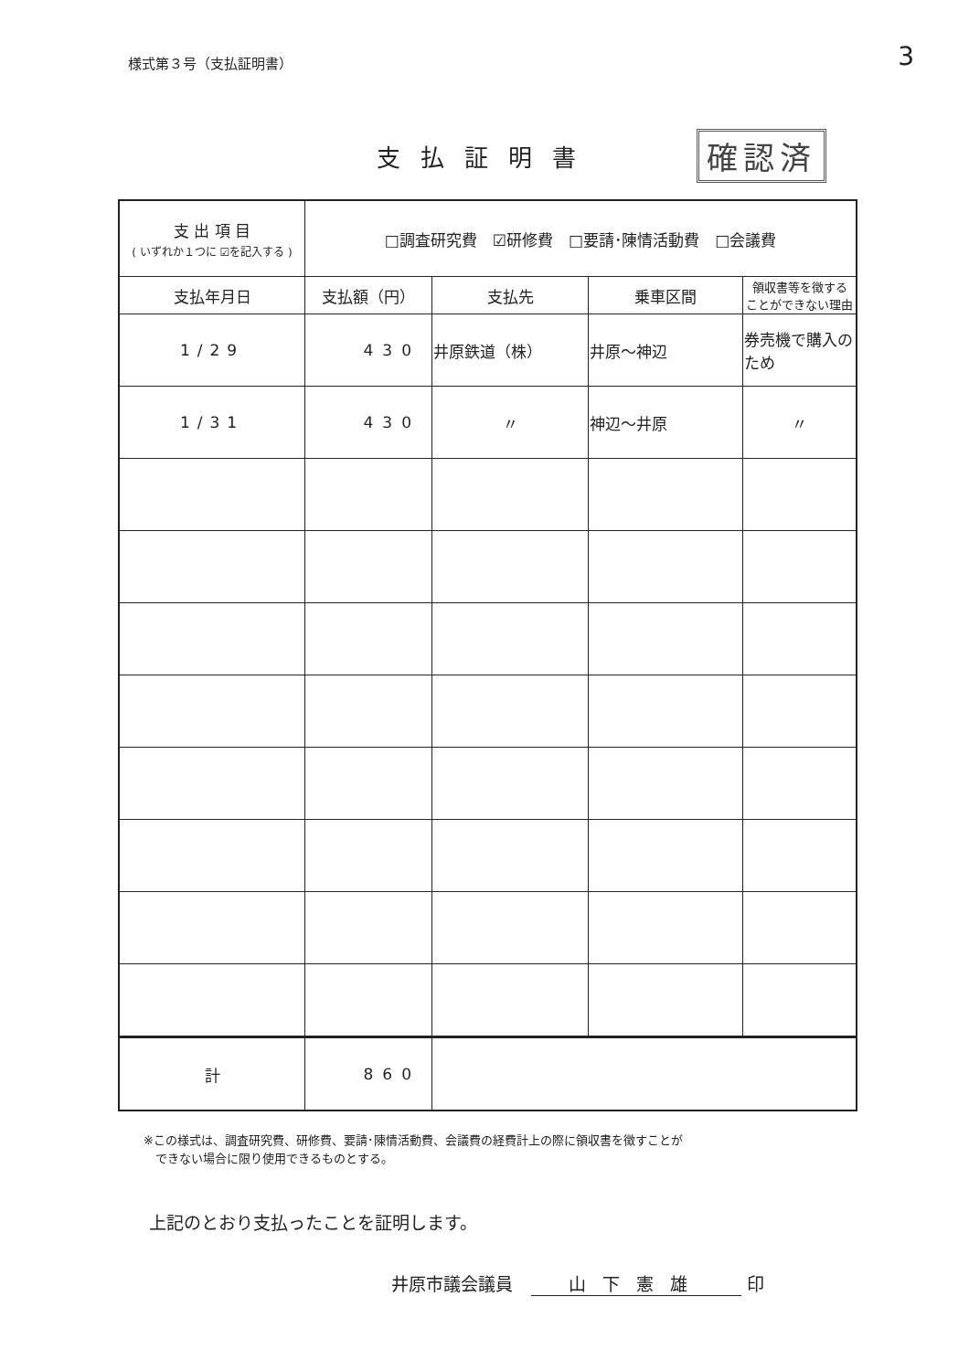様式第３号（支払証明書）
3
支払証明書
確認済
| 支 出 項 目 ( いずれか１つに ☑を記入する ) | □調査研究費 ☑研修費 □要請･陳情活動費 □会議費 | | | |
| 支払年月日 | 支払額（円） | 支払先 | 乗車区間 | 領収書等を徴する ことができない理由 |
| 1/29 | 430 | 井原鉄道（株） | 井原～神辺 | 券売機で購入のため |
| 1/31 | 430 | 〃 | 神辺～井原 | 〃 |
| 計 | 860 | | | |
※この様式は、調査研究費、研修費、要請･陳情活動費、会議費の経費計上の際に領収書を徴すことが
　できない場合に限り使用できるものとする。
上記のとおり支払ったことを証明します。
井原市議会議員 山下憲雄 印